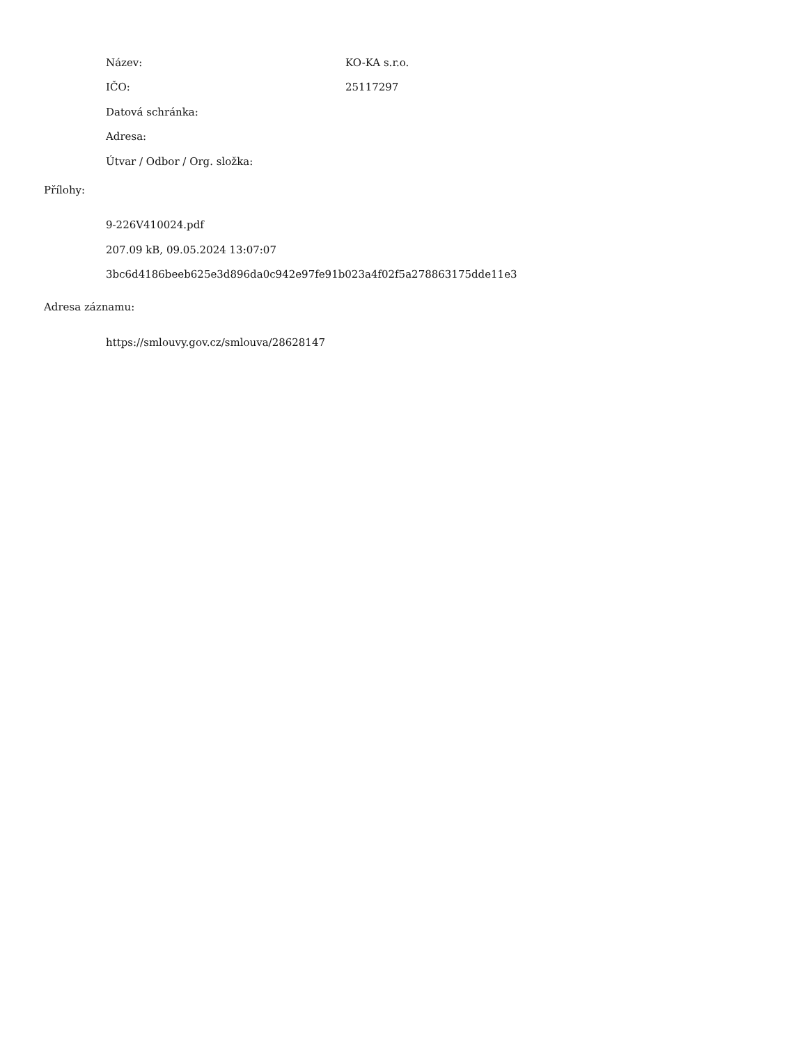Název: KO-KA s.r.o.
IČO: 25117297
Datová schránka:
Adresa:
Útvar / Odbor / Org. složka:
Přílohy:
9-226V410024.pdf
207.09 kB, 09.05.2024 13:07:07
3bc6d4186beeb625e3d896da0c942e97fe91b023a4f02f5a278863175dde11e3
Adresa záznamu:
https://smlouvy.gov.cz/smlouva/28628147